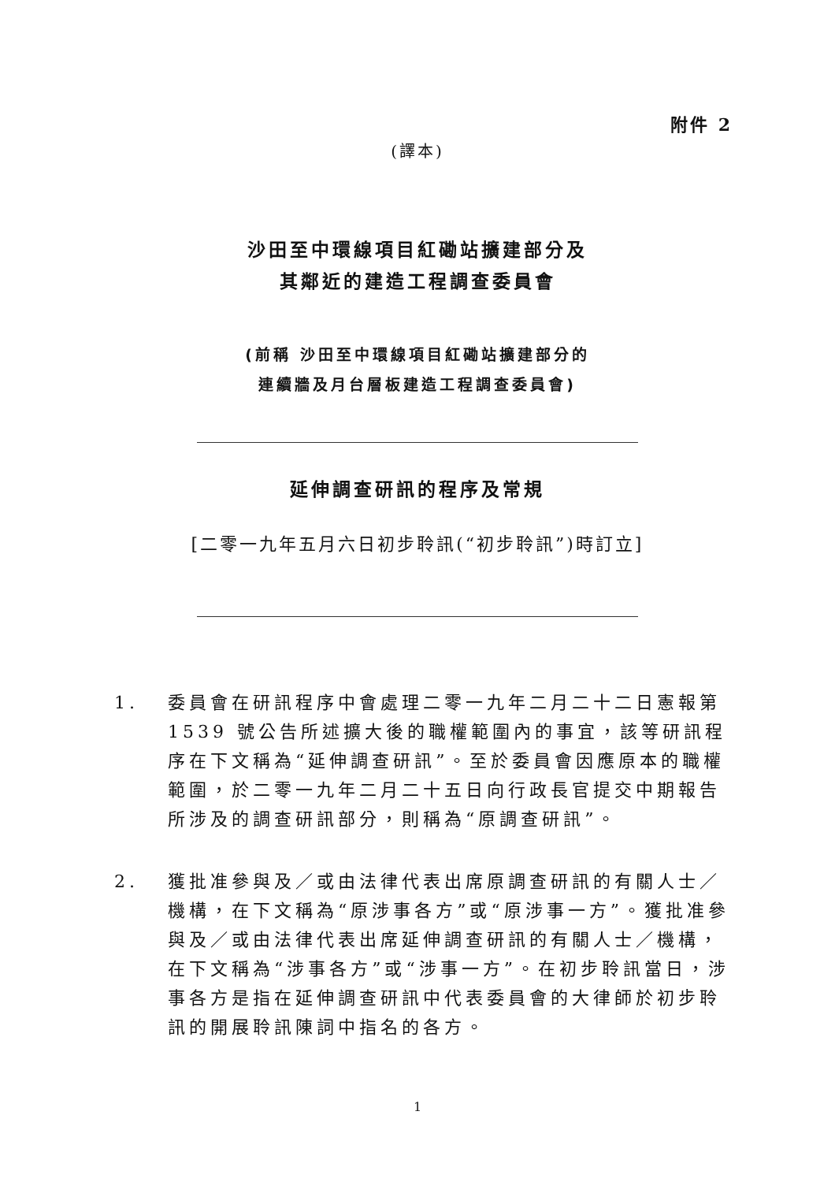附件 2
(譯本)
沙田至中環線項目紅磡站擴建部分及
其鄰近的建造工程調查委員會
(前稱 沙田至中環線項目紅磡站擴建部分的
連續牆及月台層板建造工程調查委員會)
延伸調查研訊的程序及常規
[二零一九年五月六日初步聆訊(“初步聆訊”)時訂立]
1. 委員會在研訊程序中會處理二零一九年二月二十二日憲報第 1539 號公告所述擴大後的職權範圍內的事宜，該等研訊程序在下文稱為“延伸調查研訊”。至於委員會因應原本的職權範圍，於二零一九年二月二十五日向行政長官提交中期報告所涉及的調查研訊部分，則稱為“原調查研訊”。
2. 獲批准參與及／或由法律代表出席原調查研訊的有關人士／機構，在下文稱為“原涉事各方”或“原涉事一方”。獲批准參與及／或由法律代表出席延伸調查研訊的有關人士／機構，在下文稱為“涉事各方”或“涉事一方”。在初步聆訊當日，涉事各方是指在延伸調查研訊中代表委員會的大律師於初步聆訊的開展聆訊陳詞中指名的各方。
1